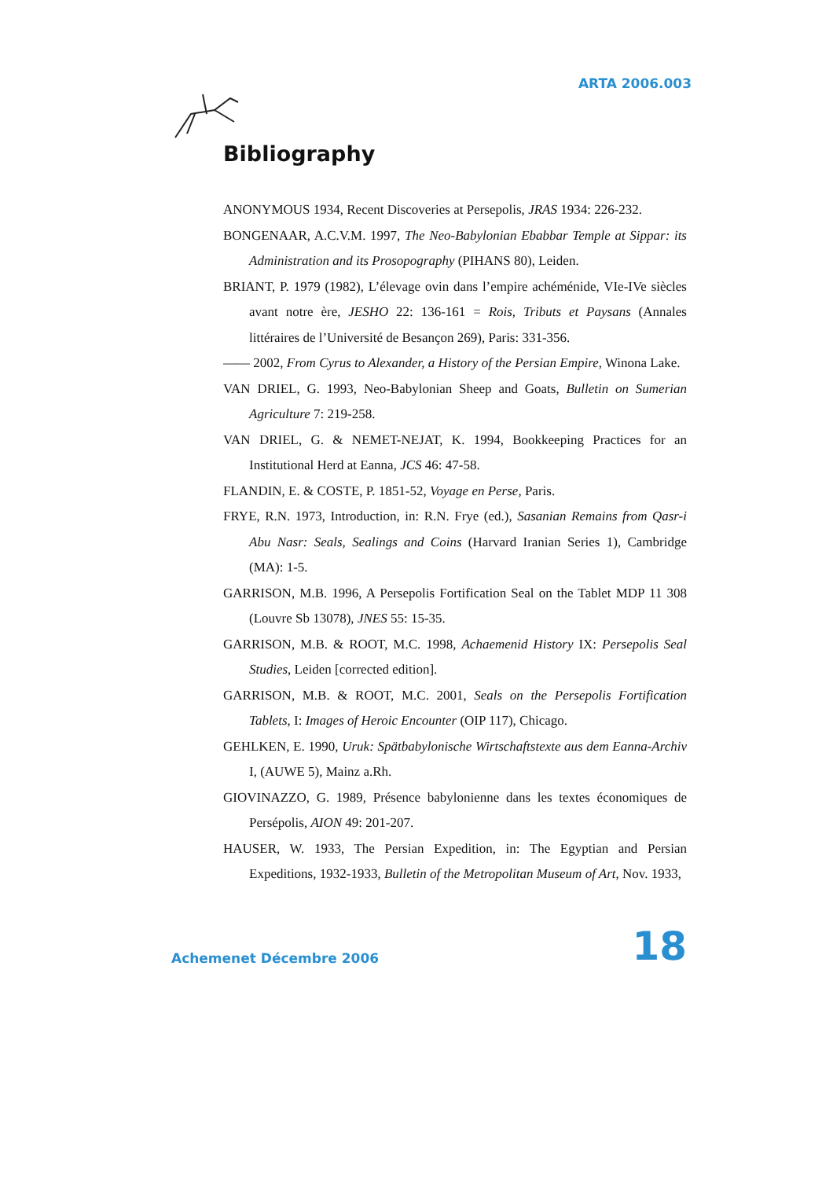ARTA 2006.003
Bibliography
ANONYMOUS 1934, Recent Discoveries at Persepolis, JRAS 1934: 226-232.
BONGENAAR, A.C.V.M. 1997, The Neo-Babylonian Ebabbar Temple at Sippar: its Administration and its Prosopography (PIHANS 80), Leiden.
BRIANT, P. 1979 (1982), L’élevage ovin dans l’empire achéménide, VIe-IVe siècles avant notre ère, JESHO 22: 136-161 = Rois, Tributs et Paysans (Annales littéraires de l’Université de Besançon 269), Paris: 331-356.
—— 2002, From Cyrus to Alexander, a History of the Persian Empire, Winona Lake.
VAN DRIEL, G. 1993, Neo-Babylonian Sheep and Goats, Bulletin on Sumerian Agriculture 7: 219-258.
VAN DRIEL, G. & NEMET-NEJAT, K. 1994, Bookkeeping Practices for an Institutional Herd at Eanna, JCS 46: 47-58.
FLANDIN, E. & COSTE, P. 1851-52, Voyage en Perse, Paris.
FRYE, R.N. 1973, Introduction, in: R.N. Frye (ed.), Sasanian Remains from Qasr-i Abu Nasr: Seals, Sealings and Coins (Harvard Iranian Series 1), Cambridge (MA): 1-5.
GARRISON, M.B. 1996, A Persepolis Fortification Seal on the Tablet MDP 11 308 (Louvre Sb 13078), JNES 55: 15-35.
GARRISON, M.B. & ROOT, M.C. 1998, Achaemenid History IX: Persepolis Seal Studies, Leiden [corrected edition].
GARRISON, M.B. & ROOT, M.C. 2001, Seals on the Persepolis Fortification Tablets, I: Images of Heroic Encounter (OIP 117), Chicago.
GEHLKEN, E. 1990, Uruk: Spätbabylonische Wirtschaftstexte aus dem Eanna-Archiv I, (AUWE 5), Mainz a.Rh.
GIOVINAZZO, G. 1989, Présence babylonienne dans les textes économiques de Persépolis, AION 49: 201-207.
HAUSER, W. 1933, The Persian Expedition, in: The Egyptian and Persian Expeditions, 1932-1933, Bulletin of the Metropolitan Museum of Art, Nov. 1933,
Achemenet Décembre 2006 18